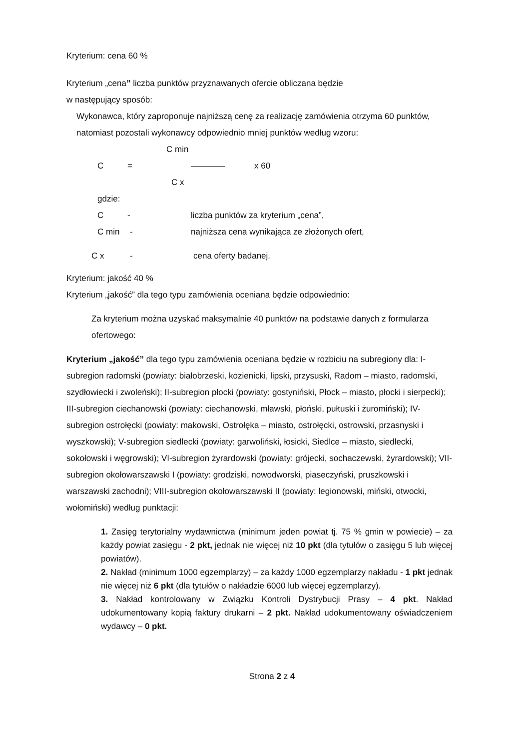Kryterium: cena 60 %
Kryterium „cena” liczba punktów przyznawanych ofercie obliczana będzie
w następujący sposób:
Wykonawca, który zaproponuje najniższą cenę za realizację zamówienia otrzyma 60 punktów, natomiast pozostali wykonawcy odpowiednio mniej punktów według wzoru:
C min
C = ———— x 60
C x
gdzie:
C - liczba punktów za kryterium „cena”,
C min - najniższa cena wynikająca ze złożonych ofert,
C x - cena oferty badanej.
Kryterium: jakość 40 %
Kryterium „jakość” dla tego typu zamówienia oceniana będzie odpowiednio:
Za kryterium można uzyskać maksymalnie 40 punktów na podstawie danych z formularza ofertowego:
Kryterium „jakość” dla tego typu zamówienia oceniana będzie w rozbiciu na subregiony dla: I-subregion radomski (powiaty: białobrzeski, kozienicki, lipski, przysuski, Radom – miasto, radomski, szydłowiecki i zwoleński); II-subregion płocki (powiaty: gostyniński, Płock – miasto, płocki i sierpecki); III-subregion ciechanowski (powiaty: ciechanowski, mławski, płoński, pułtuski i żuromiński); IV-subregion ostrołęcki (powiaty: makowski, Ostrołęka – miasto, ostrołęcki, ostrowski, przasnyski i wyszkowski); V-subregion siedlecki (powiaty: garwoliński, łosicki, Siedlce – miasto, siedlecki, sokołowski i węgrowski); VI-subregion żyrardowski (powiaty: grójecki, sochaczewski, żyrardowski); VII-subregion okołowarszawski I (powiaty: grodziski, nowodworski, piaseczyński, pruszkowski i warszawski zachodni); VIII-subregion okołowarszawski II (powiaty: legionowski, miński, otwocki, wołomiński) według punktacji:
1. Zasięg terytorialny wydawnictwa (minimum jeden powiat tj. 75 % gmin w powiecie) – za każdy powiat zasięgu - 2 pkt, jednak nie więcej niż 10 pkt (dla tytułów o zasięgu 5 lub więcej powiatów).
2. Nakład (minimum 1000 egzemplarzy) – za każdy 1000 egzemplarzy nakładu - 1 pkt jednak nie więcej niż 6 pkt (dla tytułów o nakładzie 6000 lub więcej egzemplarzy).
3. Nakład kontrolowany w Związku Kontroli Dystrybucji Prasy – 4 pkt. Nakład udokumentowany kopią faktury drukarni – 2 pkt. Nakład udokumentowany oświadczeniem wydawcy – 0 pkt.
Strona 2 z 4